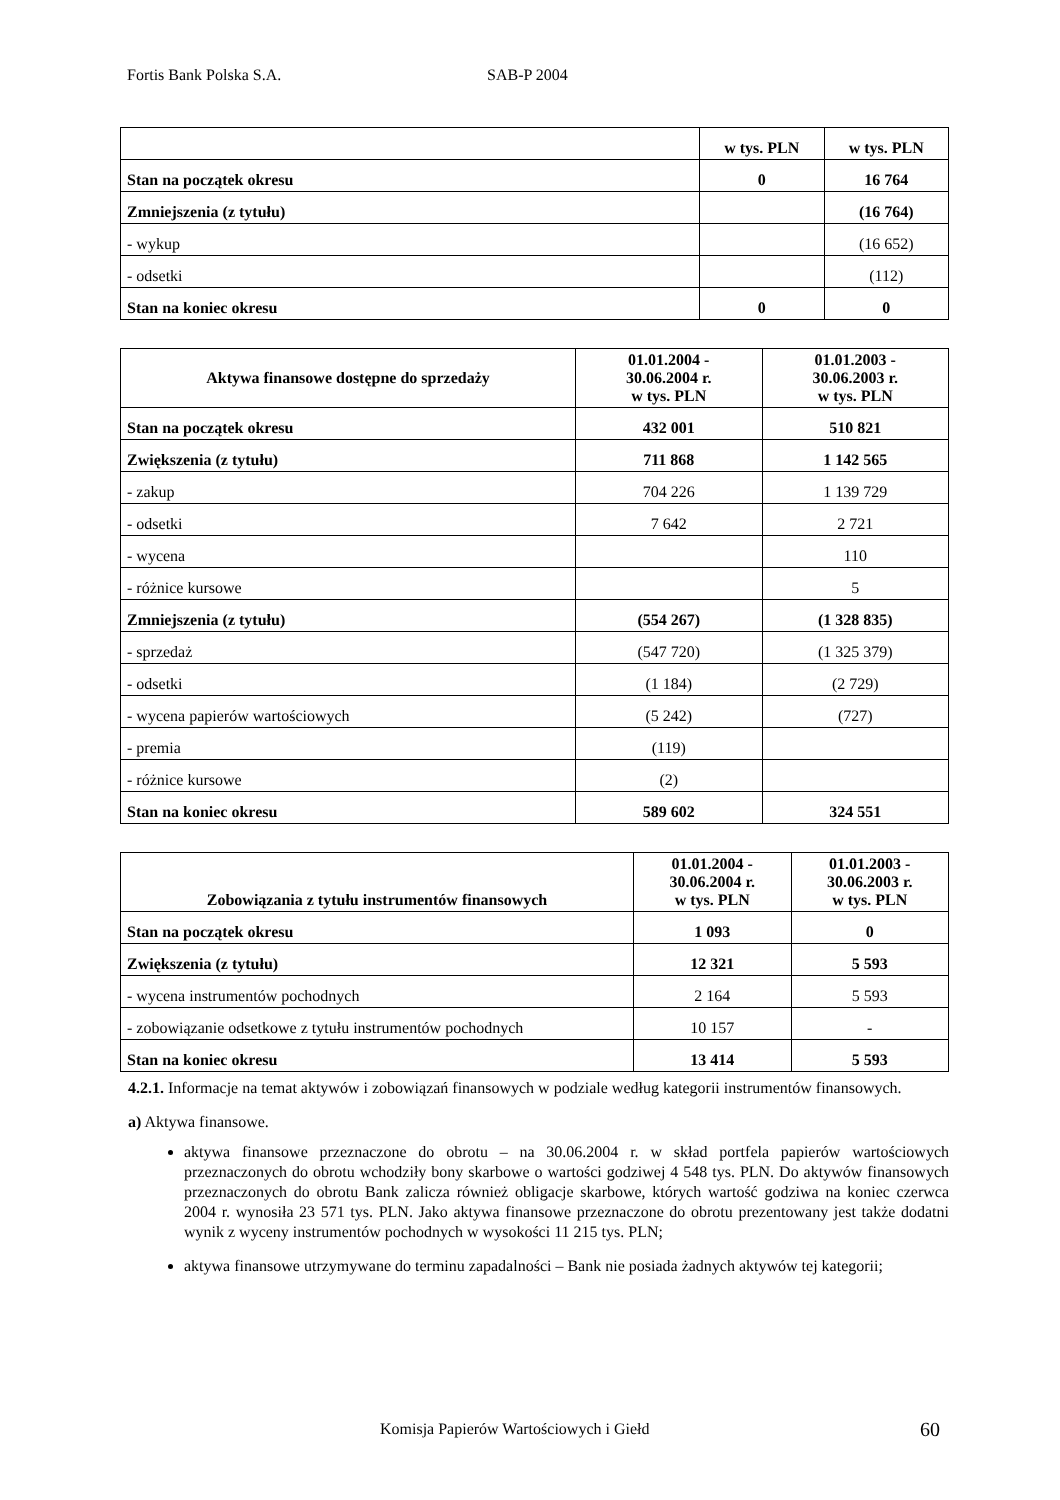Fortis Bank Polska S.A. SAB-P 2004
| | w tys. PLN | w tys. PLN |
| --- | --- | --- |
| Stan na początek okresu | 0 | 16 764 |
| Zmniejszenia (z tytułu) | | (16 764) |
| - wykup | | (16 652) |
| - odsetki | | (112) |
| Stan na koniec okresu | 0 | 0 |
| Aktywa finansowe dostępne do sprzedaży | 01.01.2004 - 30.06.2004 r. w tys. PLN | 01.01.2003 - 30.06.2003 r. w tys. PLN |
| --- | --- | --- |
| Stan na początek okresu | 432 001 | 510 821 |
| Zwiększenia (z tytułu) | 711 868 | 1 142 565 |
| - zakup | 704 226 | 1 139 729 |
| - odsetki | 7 642 | 2 721 |
| - wycena | | 110 |
| - różnice kursowe | | 5 |
| Zmniejszenia (z tytułu) | (554 267) | (1 328 835) |
| - sprzedaż | (547 720) | (1 325 379) |
| - odsetki | (1 184) | (2 729) |
| - wycena papierów wartościowych | (5 242) | (727) |
| - premia | (119) | |
| - różnice kursowe | (2) | |
| Stan na koniec okresu | 589 602 | 324 551 |
| Zobowiązania z tytułu instrumentów finansowych | 01.01.2004 - 30.06.2004 r. w tys. PLN | 01.01.2003 - 30.06.2003 r. w tys. PLN |
| --- | --- | --- |
| Stan na początek okresu | 1 093 | 0 |
| Zwiększenia (z tytułu) | 12 321 | 5 593 |
| - wycena instrumentów pochodnych | 2 164 | 5 593 |
| - zobowiązanie odsetkowe z tytułu instrumentów pochodnych | 10 157 | - |
| Stan na koniec okresu | 13 414 | 5 593 |
4.2.1. Informacje na temat aktywów i zobowiązań finansowych w podziale według kategorii instrumentów finansowych.
a) Aktywa finansowe.
aktywa finansowe przeznaczone do obrotu – na 30.06.2004 r. w skład portfela papierów wartościowych przeznaczonych do obrotu wchodziły bony skarbowe o wartości godziwej 4 548 tys. PLN. Do aktywów finansowych przeznaczonych do obrotu Bank zalicza również obligacje skarbowe, których wartość godziwa na koniec czerwca 2004 r. wynosiła 23 571 tys. PLN. Jako aktywa finansowe przeznaczone do obrotu prezentowany jest także dodatni wynik z wyceny instrumentów pochodnych w wysokości 11 215 tys. PLN;
aktywa finansowe utrzymywane do terminu zapadalności – Bank nie posiada żadnych aktywów tej kategorii;
Komisja Papierów Wartościowych i Giełd
60